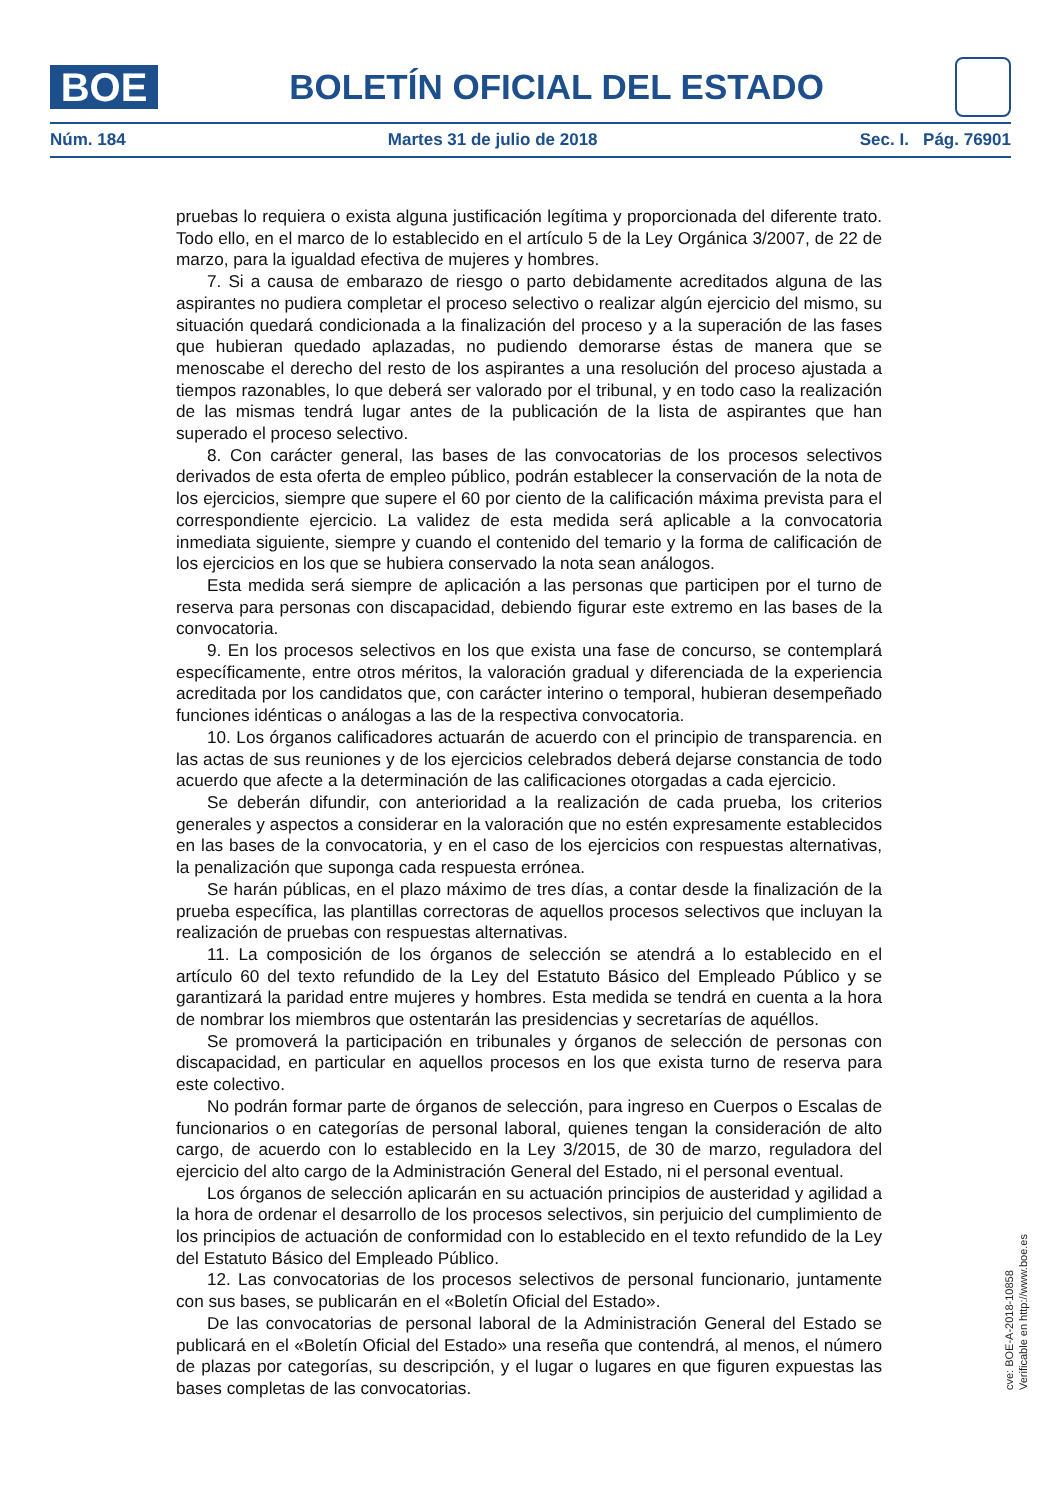BOE
BOLETÍN OFICIAL DEL ESTADO
Núm. 184 Martes 31 de julio de 2018 Sec. I. Pág. 76901
pruebas lo requiera o exista alguna justificación legítima y proporcionada del diferente trato. Todo ello, en el marco de lo establecido en el artículo 5 de la Ley Orgánica 3/2007, de 22 de marzo, para la igualdad efectiva de mujeres y hombres.
7. Si a causa de embarazo de riesgo o parto debidamente acreditados alguna de las aspirantes no pudiera completar el proceso selectivo o realizar algún ejercicio del mismo, su situación quedará condicionada a la finalización del proceso y a la superación de las fases que hubieran quedado aplazadas, no pudiendo demorarse éstas de manera que se menoscabe el derecho del resto de los aspirantes a una resolución del proceso ajustada a tiempos razonables, lo que deberá ser valorado por el tribunal, y en todo caso la realización de las mismas tendrá lugar antes de la publicación de la lista de aspirantes que han superado el proceso selectivo.
8. Con carácter general, las bases de las convocatorias de los procesos selectivos derivados de esta oferta de empleo público, podrán establecer la conservación de la nota de los ejercicios, siempre que supere el 60 por ciento de la calificación máxima prevista para el correspondiente ejercicio. La validez de esta medida será aplicable a la convocatoria inmediata siguiente, siempre y cuando el contenido del temario y la forma de calificación de los ejercicios en los que se hubiera conservado la nota sean análogos.
Esta medida será siempre de aplicación a las personas que participen por el turno de reserva para personas con discapacidad, debiendo figurar este extremo en las bases de la convocatoria.
9. En los procesos selectivos en los que exista una fase de concurso, se contemplará específicamente, entre otros méritos, la valoración gradual y diferenciada de la experiencia acreditada por los candidatos que, con carácter interino o temporal, hubieran desempeñado funciones idénticas o análogas a las de la respectiva convocatoria.
10. Los órganos calificadores actuarán de acuerdo con el principio de transparencia. en las actas de sus reuniones y de los ejercicios celebrados deberá dejarse constancia de todo acuerdo que afecte a la determinación de las calificaciones otorgadas a cada ejercicio.
Se deberán difundir, con anterioridad a la realización de cada prueba, los criterios generales y aspectos a considerar en la valoración que no estén expresamente establecidos en las bases de la convocatoria, y en el caso de los ejercicios con respuestas alternativas, la penalización que suponga cada respuesta errónea.
Se harán públicas, en el plazo máximo de tres días, a contar desde la finalización de la prueba específica, las plantillas correctoras de aquellos procesos selectivos que incluyan la realización de pruebas con respuestas alternativas.
11. La composición de los órganos de selección se atendrá a lo establecido en el artículo 60 del texto refundido de la Ley del Estatuto Básico del Empleado Público y se garantizará la paridad entre mujeres y hombres. Esta medida se tendrá en cuenta a la hora de nombrar los miembros que ostentarán las presidencias y secretarías de aquéllos.
Se promoverá la participación en tribunales y órganos de selección de personas con discapacidad, en particular en aquellos procesos en los que exista turno de reserva para este colectivo.
No podrán formar parte de órganos de selección, para ingreso en Cuerpos o Escalas de funcionarios o en categorías de personal laboral, quienes tengan la consideración de alto cargo, de acuerdo con lo establecido en la Ley 3/2015, de 30 de marzo, reguladora del ejercicio del alto cargo de la Administración General del Estado, ni el personal eventual.
Los órganos de selección aplicarán en su actuación principios de austeridad y agilidad a la hora de ordenar el desarrollo de los procesos selectivos, sin perjuicio del cumplimiento de los principios de actuación de conformidad con lo establecido en el texto refundido de la Ley del Estatuto Básico del Empleado Público.
12. Las convocatorias de los procesos selectivos de personal funcionario, juntamente con sus bases, se publicarán en el «Boletín Oficial del Estado».
De las convocatorias de personal laboral de la Administración General del Estado se publicará en el «Boletín Oficial del Estado» una reseña que contendrá, al menos, el número de plazas por categorías, su descripción, y el lugar o lugares en que figuren expuestas las bases completas de las convocatorias.
cve: BOE-A-2018-10858
Verificable en http://www.boe.es